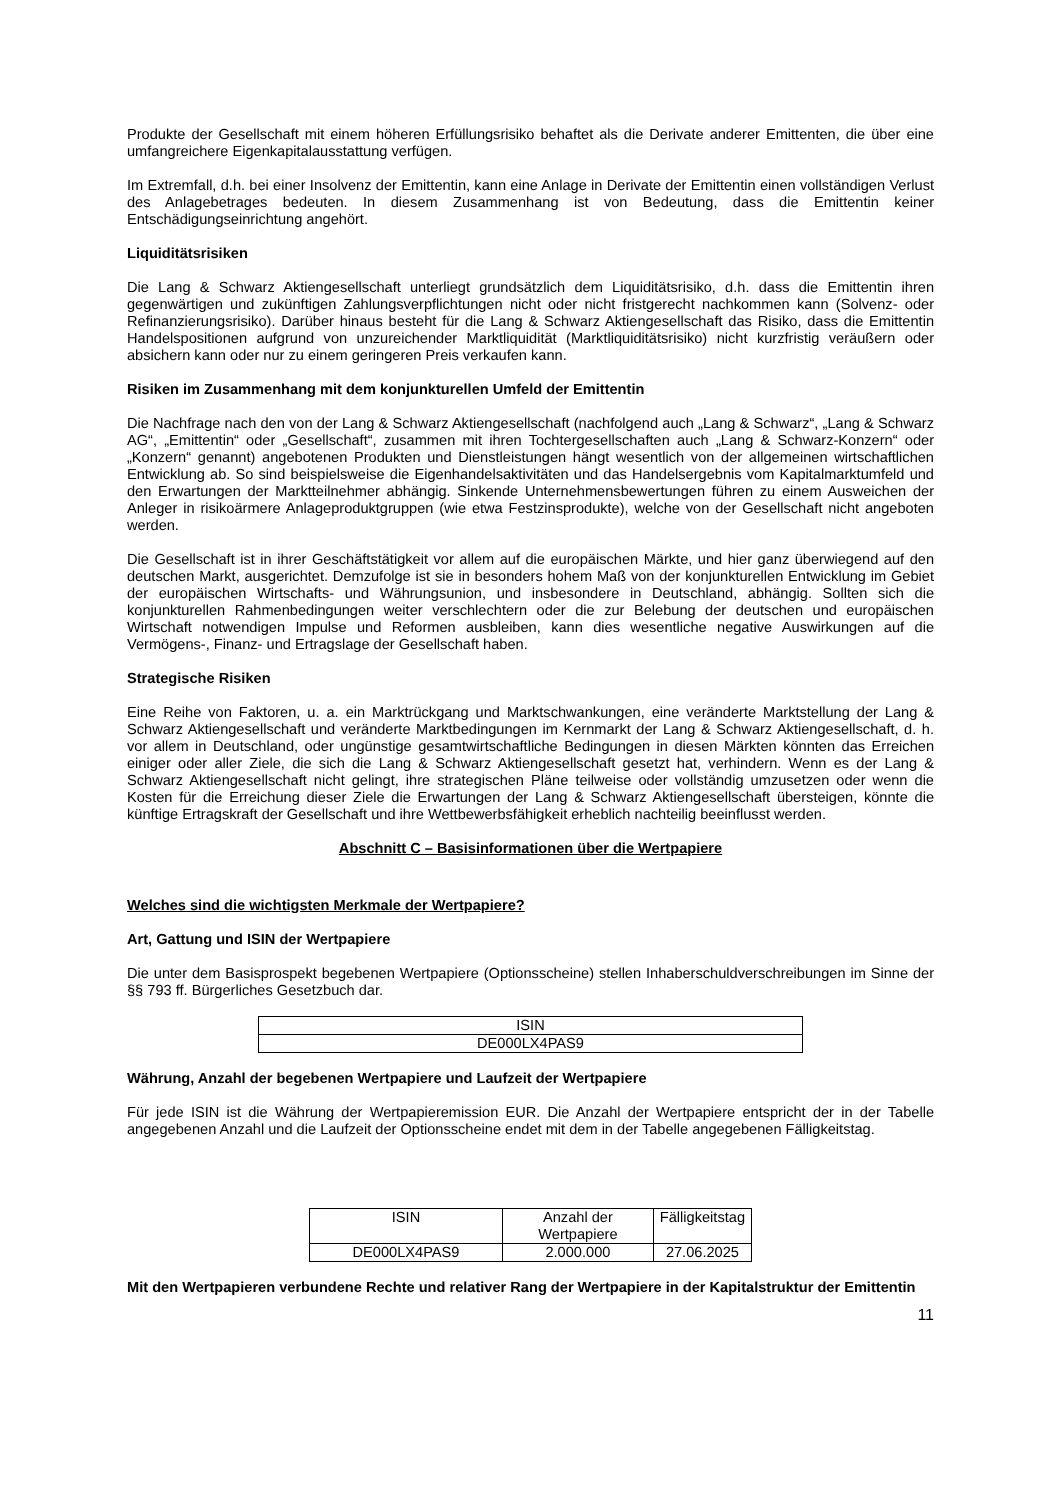Produkte der Gesellschaft mit einem höheren Erfüllungsrisiko behaftet als die Derivate anderer Emittenten, die über eine umfangreichere Eigenkapitalausstattung verfügen.
Im Extremfall, d.h. bei einer Insolvenz der Emittentin, kann eine Anlage in Derivate der Emittentin einen vollständigen Verlust des Anlagebetrages bedeuten. In diesem Zusammenhang ist von Bedeutung, dass die Emittentin keiner Entschädigungseinrichtung angehört.
Liquiditätsrisiken
Die Lang & Schwarz Aktiengesellschaft unterliegt grundsätzlich dem Liquiditätsrisiko, d.h. dass die Emittentin ihren gegenwärtigen und zukünftigen Zahlungsverpflichtungen nicht oder nicht fristgerecht nachkommen kann (Solvenz- oder Refinanzierungsrisiko). Darüber hinaus besteht für die Lang & Schwarz Aktiengesellschaft das Risiko, dass die Emittentin Handelspositionen aufgrund von unzureichender Marktliquidität (Marktliquiditätsrisiko) nicht kurzfristig veräußern oder absichern kann oder nur zu einem geringeren Preis verkaufen kann.
Risiken im Zusammenhang mit dem konjunkturellen Umfeld der Emittentin
Die Nachfrage nach den von der Lang & Schwarz Aktiengesellschaft (nachfolgend auch „Lang & Schwarz“, „Lang & Schwarz AG“, „Emittentin“ oder „Gesellschaft“, zusammen mit ihren Tochtergesellschaften auch „Lang & Schwarz-Konzern“ oder „Konzern“ genannt) angebotenen Produkten und Dienstleistungen hängt wesentlich von der allgemeinen wirtschaftlichen Entwicklung ab. So sind beispielsweise die Eigenhandelsaktivitäten und das Handelsergebnis vom Kapitalmarktumfeld und den Erwartungen der Marktteilnehmer abhängig. Sinkende Unternehmensbewertungen führen zu einem Ausweichen der Anleger in risikoärmere Anlageproduktgruppen (wie etwa Festzinsprodukte), welche von der Gesellschaft nicht angeboten werden.
Die Gesellschaft ist in ihrer Geschäftstätigkeit vor allem auf die europäischen Märkte, und hier ganz überwiegend auf den deutschen Markt, ausgerichtet. Demzufolge ist sie in besonders hohem Maß von der konjunkturellen Entwicklung im Gebiet der europäischen Wirtschafts- und Währungsunion, und insbesondere in Deutschland, abhängig. Sollten sich die konjunkturellen Rahmenbedingungen weiter verschlechtern oder die zur Belebung der deutschen und europäischen Wirtschaft notwendigen Impulse und Reformen ausbleiben, kann dies wesentliche negative Auswirkungen auf die Vermögens-, Finanz- und Ertragslage der Gesellschaft haben.
Strategische Risiken
Eine Reihe von Faktoren, u. a. ein Marktrückgang und Marktschwankungen, eine veränderte Marktstellung der Lang & Schwarz Aktiengesellschaft und veränderte Marktbedingungen im Kernmarkt der Lang & Schwarz Aktiengesellschaft, d. h. vor allem in Deutschland, oder ungünstige gesamtwirtschaftliche Bedingungen in diesen Märkten könnten das Erreichen einiger oder aller Ziele, die sich die Lang & Schwarz Aktiengesellschaft gesetzt hat, verhindern. Wenn es der Lang & Schwarz Aktiengesellschaft nicht gelingt, ihre strategischen Pläne teilweise oder vollständig umzusetzen oder wenn die Kosten für die Erreichung dieser Ziele die Erwartungen der Lang & Schwarz Aktiengesellschaft übersteigen, könnte die künftige Ertragskraft der Gesellschaft und ihre Wettbewerbsfähigkeit erheblich nachteilig beeinflusst werden.
Abschnitt C – Basisinformationen über die Wertpapiere
Welches sind die wichtigsten Merkmale der Wertpapiere?
Art, Gattung und ISIN der Wertpapiere
Die unter dem Basisprospekt begebenen Wertpapiere (Optionsscheine) stellen Inhaberschuldverschreibungen im Sinne der §§ 793 ff. Bürgerliches Gesetzbuch dar.
| ISIN |
| DE000LX4PAS9 |
Währung, Anzahl der begebenen Wertpapiere und Laufzeit der Wertpapiere
Für jede ISIN ist die Währung der Wertpapieremission EUR. Die Anzahl der Wertpapiere entspricht der in der Tabelle angegebenen Anzahl und die Laufzeit der Optionsscheine endet mit dem in der Tabelle angegebenen Fälligkeitstag.
| ISIN | Anzahl der Wertpapiere | Fälligkeitstag |
| DE000LX4PAS9 | 2.000.000 | 27.06.2025 |
Mit den Wertpapieren verbundene Rechte und relativer Rang der Wertpapiere in der Kapitalstruktur der Emittentin
11